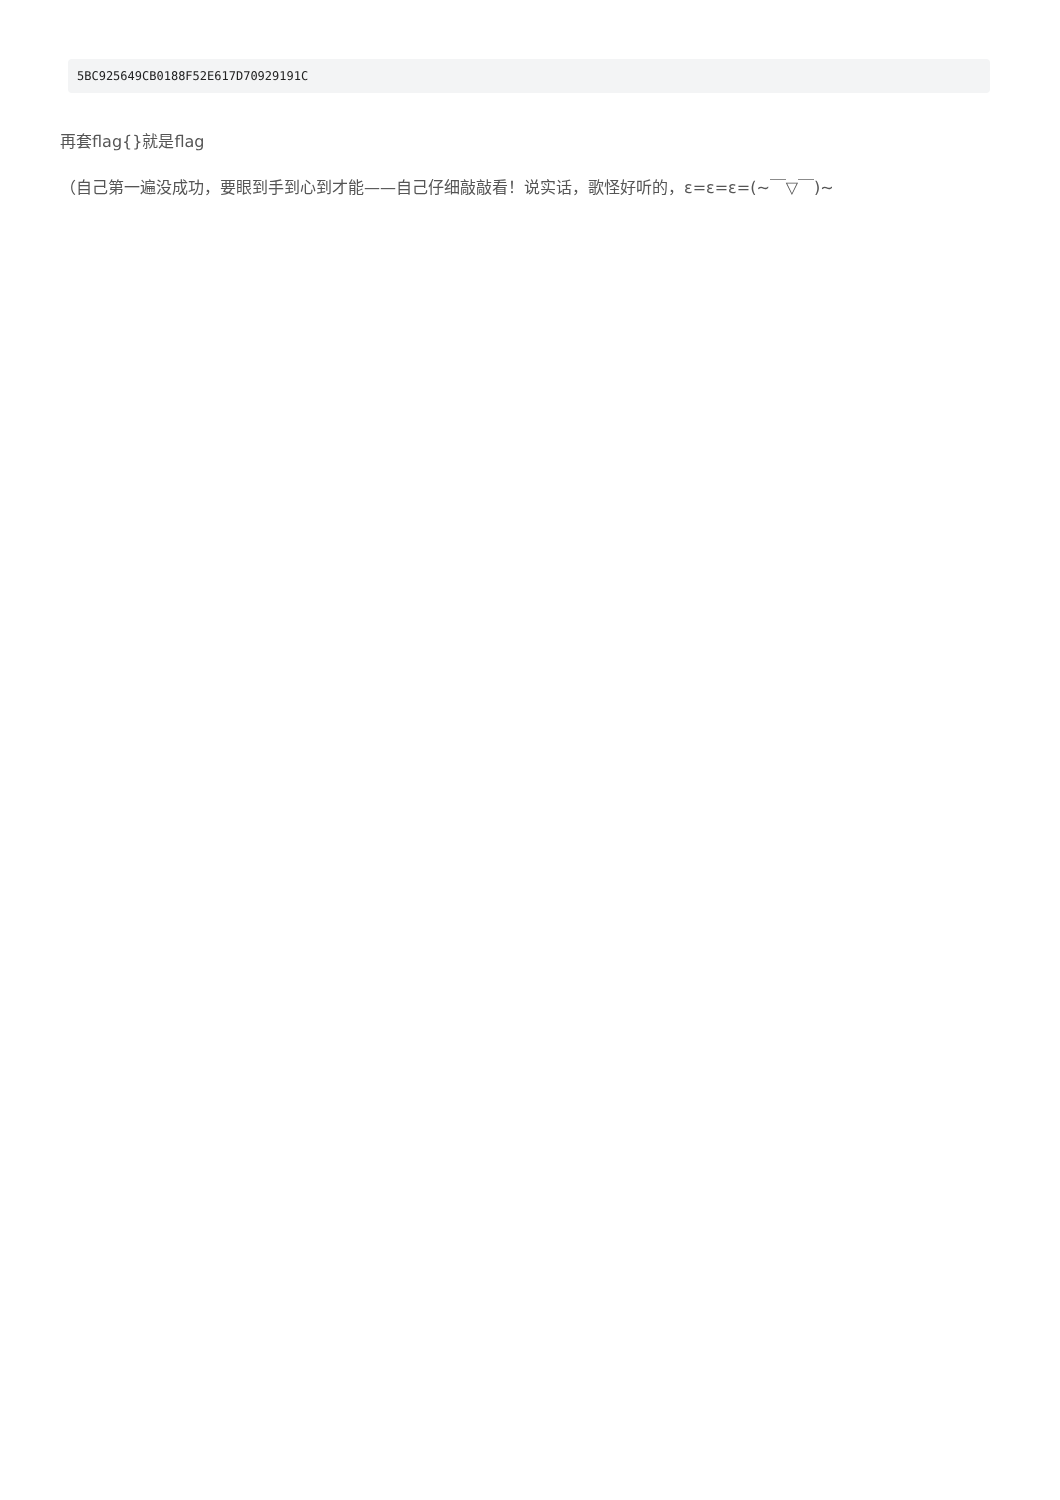5BC925649CB0188F52E617D70929191C
再套flag{}就是flag
（自己第一遍没成功，要眼到手到心到才能——自己仔细敲敲看！说实话，歌怪好听的，ε=ε=ε=(~￣▽￣)~